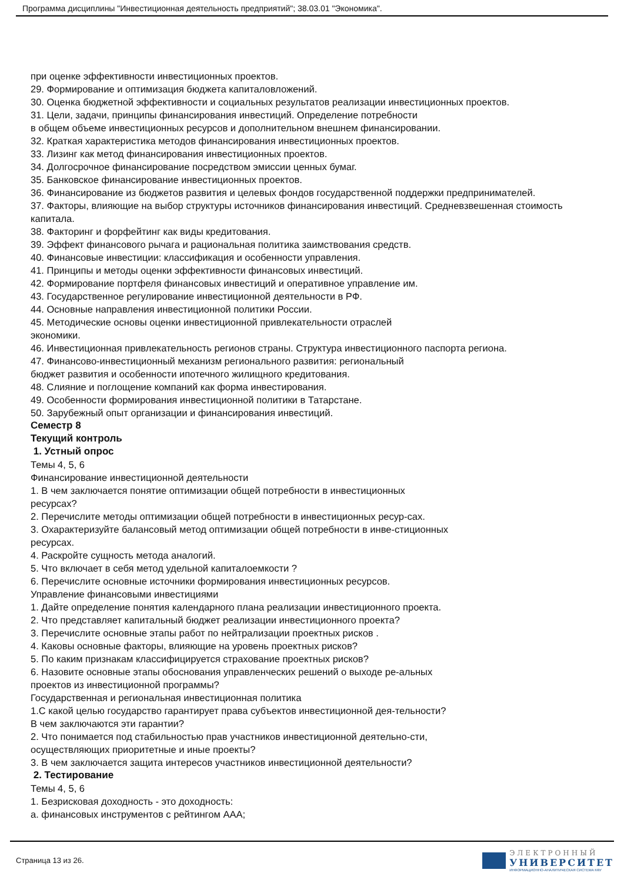Программа дисциплины "Инвестиционная деятельность предприятий"; 38.03.01 "Экономика".
при оценке эффективности инвестиционных проектов.
29. Формирование и оптимизация бюджета капиталовложений.
30. Оценка бюджетной эффективности и социальных результатов реализации инвестиционных проектов.
31. Цели, задачи, принципы финансирования инвестиций. Определение потребности
в общем объеме инвестиционных ресурсов и дополнительном внешнем финансировании.
32. Краткая характеристика методов финансирования инвестиционных проектов.
33. Лизинг как метод финансирования инвестиционных проектов.
34. Долгосрочное финансирование посредством эмиссии ценных бумаг.
35. Банковское финансирование инвестиционных проектов.
36. Финансирование из бюджетов развития и целевых фондов государственной поддержки предпринимателей.
37. Факторы, влияющие на выбор структуры источников финансирования инвестиций. Средневзвешенная стоимость капитала.
38. Факторинг и форфейтинг как виды кредитования.
39. Эффект финансового рычага и рациональная политика заимствования средств.
40. Финансовые инвестиции: классификация и особенности управления.
41. Принципы и методы оценки эффективности финансовых инвестиций.
42. Формирование портфеля финансовых инвестиций и оперативное управление им.
43. Государственное регулирование инвестиционной деятельности в РФ.
44. Основные направления инвестиционной политики России.
45. Методические основы оценки инвестиционной привлекательности отраслей
экономики.
46. Инвестиционная привлекательность регионов страны. Структура инвестиционного паспорта региона.
47. Финансово-инвестиционный механизм регионального развития: региональный
бюджет развития и особенности ипотечного жилищного кредитования.
48. Слияние и поглощение компаний как форма инвестирования.
49. Особенности формирования инвестиционной политики в Татарстане.
50. Зарубежный опыт организации и финансирования инвестиций.
Семестр 8
Текущий контроль
1. Устный опрос
Темы 4, 5, 6
Финансирование инвестиционной деятельности
1. В чем заключается понятие оптимизации общей потребности в инвестиционных ресурсах?
2. Перечислите методы оптимизации общей потребности в инвестиционных ресур-сах.
3. Охарактеризуйте балансовый метод оптимизации общей потребности в инве-стиционных ресурсах.
4. Раскройте сущность метода аналогий.
5. Что включает в себя метод удельной капиталоемкости ?
6. Перечислите основные источники формирования инвестиционных ресурсов.
Управление финансовыми инвестициями
1. Дайте определение понятия календарного плана реализации инвестиционного проекта.
2. Что представляет капитальный бюджет реализации инвестиционного проекта?
3. Перечислите основные этапы работ по нейтрализации проектных рисков .
4. Каковы основные факторы, влияющие на уровень проектных рисков?
5. По каким признакам классифицируется страхование проектных рисков?
6. Назовите основные этапы обоснования управленческих решений о выходе ре-альных проектов из инвестиционной программы?
Государственная и региональная инвестиционная политика
1.С какой целью государство гарантирует права субъектов инвестиционной дея-тельности? В чем заключаются эти гарантии?
2. Что понимается под стабильностью прав участников инвестиционной деятельно-сти, осуществляющих приоритетные и иные проекты?
3. В чем заключается защита интересов участников инвестиционной деятельности?
2. Тестирование
Темы 4, 5, 6
1. Безрисковая доходность - это доходность:
а. финансовых инструментов с рейтингом ААА;
Страница 13 из 26.
ЭЛЕКТРОННЫЙ
УНИВЕРСИТЕТ
ИНФОРМАЦИОННО-АНАЛИТИЧЕСКАЯ СИСТЕМА КФУ